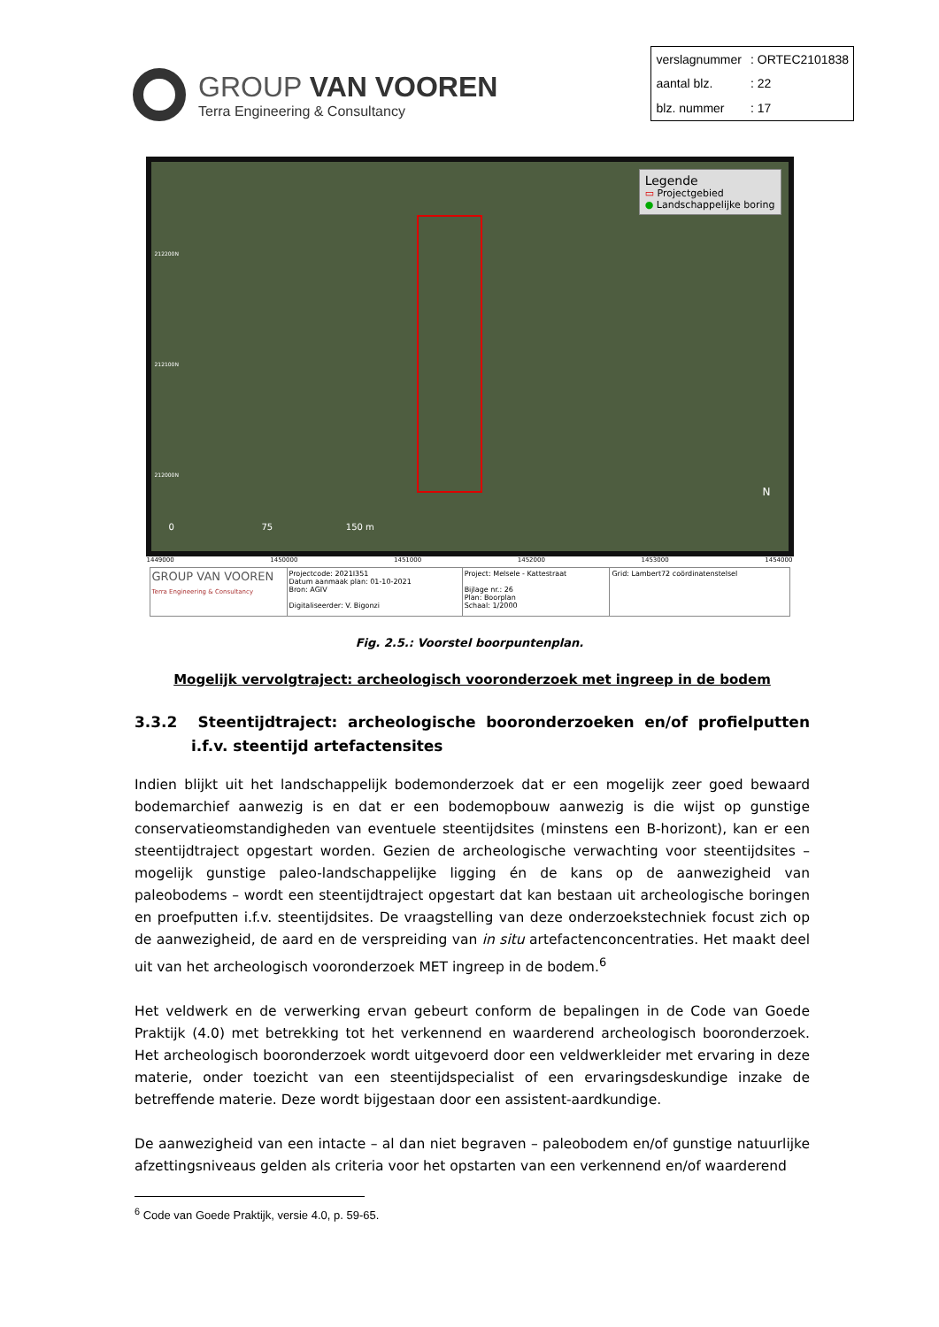GROUP VAN VOOREN
Terra Engineering & Consultancy
| verslagnummer | : ORTEC2101838 |
| aantal blz. | : 22 |
| blz. nummer | : 17 |
Legende
▭ Projectgebied
● Landschappelijke boring
212200N
212100N
212000N
0 75 150 m
N
1449000 1450000 1451000 1452000 1453000 1454000
| GROUP VAN VOOREN Terra Engineering & Consultancy | Projectcode: 2021I351 Datum aanmaak plan: 01-10-2021 Bron: AGIV Digitaliseerder: V. Bigonzi | Project: Melsele - Kattestraat Bijlage nr.: 26 Plan: Boorplan Schaal: 1/2000 | Grid: Lambert72 coördinatenstelsel |
Fig. 2.5.: Voorstel boorpuntenplan.
Mogelijk vervolgtraject: archeologisch vooronderzoek met ingreep in de bodem
3.3.2 Steentijdtraject: archeologische booronderzoeken en/of profielputten i.f.v. steentijd artefactensites
Indien blijkt uit het landschappelijk bodemonderzoek dat er een mogelijk zeer goed bewaard bodemarchief aanwezig is en dat er een bodemopbouw aanwezig is die wijst op gunstige conservatieomstandigheden van eventuele steentijdsites (minstens een B-horizont), kan er een steentijdtraject opgestart worden. Gezien de archeologische verwachting voor steentijdsites – mogelijk gunstige paleo-landschappelijke ligging én de kans op de aanwezigheid van paleobodems – wordt een steentijdtraject opgestart dat kan bestaan uit archeologische boringen en proefputten i.f.v. steentijdsites. De vraagstelling van deze onderzoekstechniek focust zich op de aanwezigheid, de aard en de verspreiding van in situ artefactenconcentraties. Het maakt deel uit van het archeologisch vooronderzoek MET ingreep in de bodem.<sup>6</sup>
Het veldwerk en de verwerking ervan gebeurt conform de bepalingen in de Code van Goede Praktijk (4.0) met betrekking tot het verkennend en waarderend archeologisch booronderzoek. Het archeologisch booronderzoek wordt uitgevoerd door een veldwerkleider met ervaring in deze materie, onder toezicht van een steentijdspecialist of een ervaringsdeskundige inzake de betreffende materie. Deze wordt bijgestaan door een assistent-aardkundige.
De aanwezigheid van een intacte – al dan niet begraven – paleobodem en/of gunstige natuurlijke afzettingsniveaus gelden als criteria voor het opstarten van een verkennend en/of waarderend
<sup>6</sup> Code van Goede Praktijk, versie 4.0, p. 59-65.